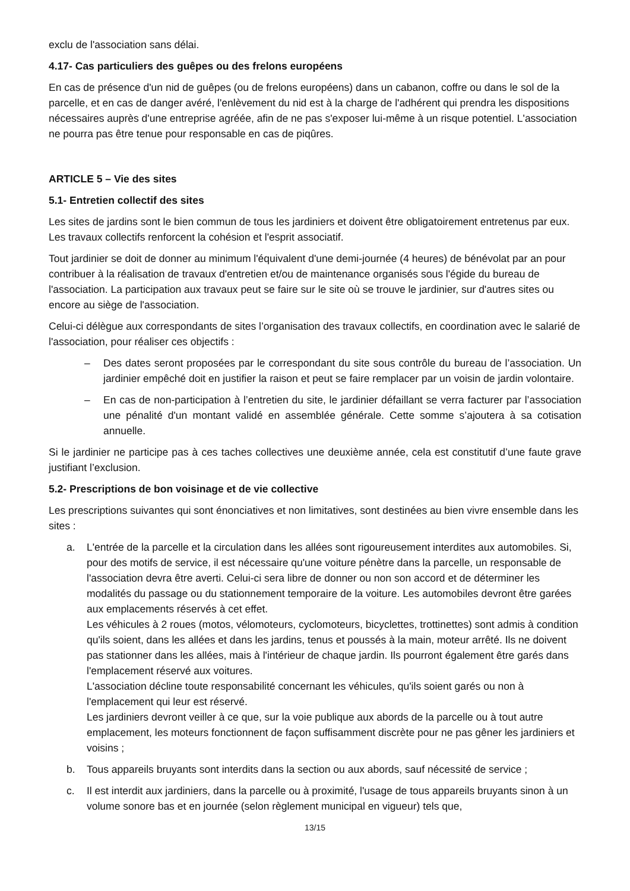exclu de l'association sans délai.
4.17- Cas particuliers des guêpes ou des frelons européens
En cas de présence d'un nid de guêpes (ou de frelons européens) dans un cabanon, coffre ou dans le sol de la parcelle, et en cas de danger avéré, l'enlèvement du nid est à la charge de l'adhérent qui prendra les dispositions nécessaires auprès d'une entreprise agréée, afin de ne pas s'exposer lui-même à un risque potentiel. L'association ne pourra pas être tenue pour responsable en cas de piqûres.
ARTICLE 5 – Vie des sites
5.1- Entretien collectif des sites
Les sites de jardins sont le bien commun de tous les jardiniers et doivent être obligatoirement entretenus par eux. Les travaux collectifs renforcent la cohésion et l'esprit associatif.
Tout jardinier se doit de donner au minimum l'équivalent d'une demi-journée (4 heures) de bénévolat par an pour contribuer à la réalisation de travaux d'entretien et/ou de maintenance organisés sous l'égide du bureau de l'association. La participation aux travaux peut se faire sur le site où se trouve le jardinier, sur d'autres sites ou encore au siège de l'association.
Celui-ci délègue aux correspondants de sites l’organisation des travaux collectifs, en coordination avec le salarié de l'association, pour réaliser ces objectifs :
– Des dates seront proposées par le correspondant du site sous contrôle du bureau de l’association. Un jardinier empêché doit en justifier la raison et peut se faire remplacer par un voisin de jardin volontaire.
– En cas de non-participation à l’entretien du site, le jardinier défaillant se verra facturer par l’association une pénalité d'un montant validé en assemblée générale. Cette somme s’ajoutera à sa cotisation annuelle.
Si le jardinier ne participe pas à ces taches collectives une deuxième année, cela est constitutif d’une faute grave justifiant l’exclusion.
5.2- Prescriptions de bon voisinage et de vie collective
Les prescriptions suivantes qui sont énonciatives et non limitatives, sont destinées au bien vivre ensemble dans les sites :
a. L'entrée de la parcelle et la circulation dans les allées sont rigoureusement interdites aux automobiles. Si, pour des motifs de service, il est nécessaire qu'une voiture pénètre dans la parcelle, un responsable de l'association devra être averti. Celui-ci sera libre de donner ou non son accord et de déterminer les modalités du passage ou du stationnement temporaire de la voiture. Les automobiles devront être garées aux emplacements réservés à cet effet.
Les véhicules à 2 roues (motos, vélomoteurs, cyclomoteurs, bicyclettes, trottinettes) sont admis à condition qu'ils soient, dans les allées et dans les jardins, tenus et poussés à la main, moteur arrêté. Ils ne doivent pas stationner dans les allées, mais à l'intérieur de chaque jardin. Ils pourront également être garés dans l'emplacement réservé aux voitures.
L'association décline toute responsabilité concernant les véhicules, qu'ils soient garés ou non à l'emplacement qui leur est réservé.
Les jardiniers devront veiller à ce que, sur la voie publique aux abords de la parcelle ou à tout autre emplacement, les moteurs fonctionnent de façon suffisamment discrète pour ne pas gêner les jardiniers et voisins ;
b. Tous appareils bruyants sont interdits dans la section ou aux abords, sauf nécessité de service ;
c. Il est interdit aux jardiniers, dans la parcelle ou à proximité, l'usage de tous appareils bruyants sinon à un volume sonore bas et en journée (selon règlement municipal en vigueur) tels que,
13/15